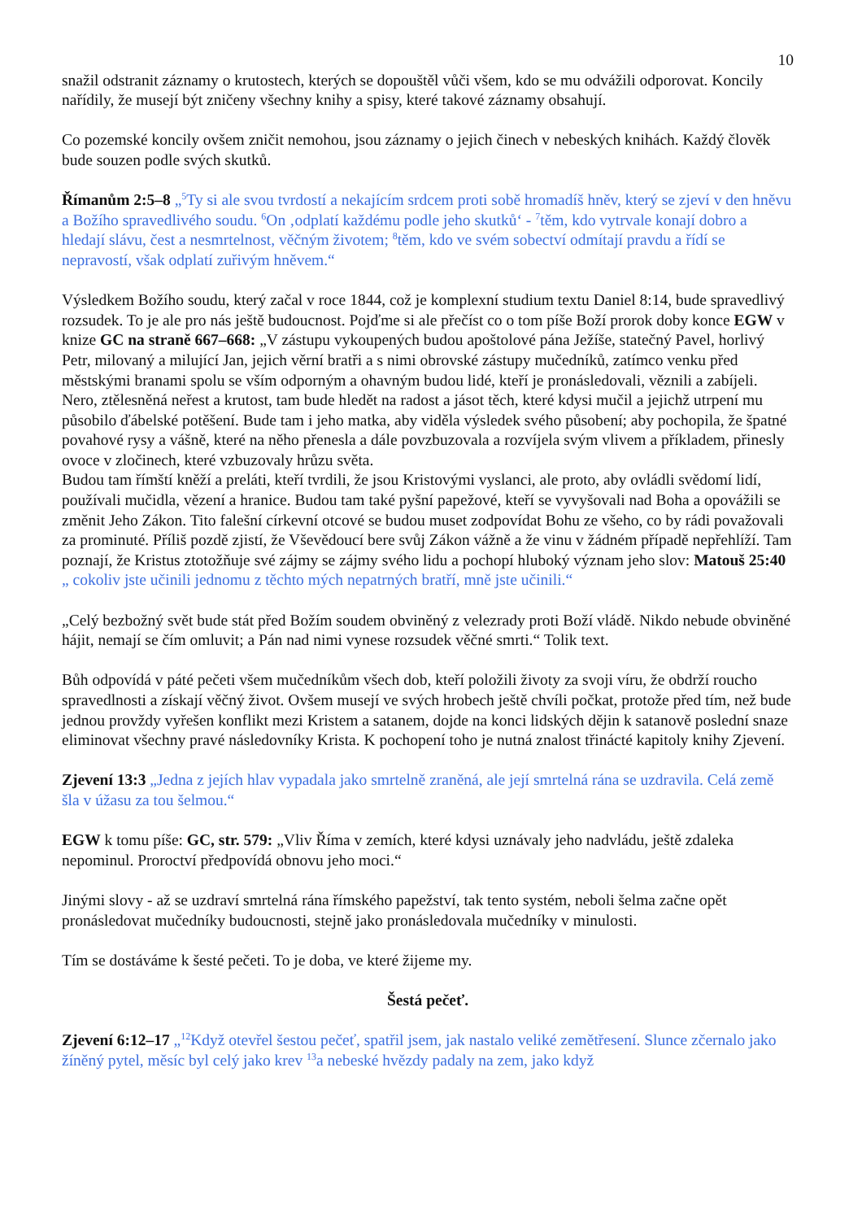10
snažil odstranit záznamy o krutostech, kterých se dopouštěl vůči všem, kdo se mu odvážili odporovat. Koncily nařídily, že musejí být zničeny všechny knihy a spisy, které takové záznamy obsahují.
Co pozemské koncily ovšem zničit nemohou, jsou záznamy o jejich činech v nebeských knihách. Každý člověk bude souzen podle svých skutků.
Římanům 2:5–8 „<sup>5</sup>Ty si ale svou tvrdostí a nekajícím srdcem proti sobě hromadíš hněv, který se zjeví v den hněvu a Božího spravedlivého soudu. <sup>6</sup>On ‚odplatí každému podle jeho skutků‘ - <sup>7</sup>těm, kdo vytrvale konají dobro a hledají slávu, čest a nesmrtelnost, věčným životem; <sup>8</sup>těm, kdo ve svém sobectví odmítají pravdu a řídí se nepravostí, však odplatí zuřivým hněvem.“
Výsledkem Božího soudu, který začal v roce 1844, což je komplexní studium textu Daniel 8:14, bude spravedlivý rozsudek. To je ale pro nás ještě budoucnost. Pojďme si ale přečíst co o tom píše Boží prorok doby konce EGW v knize GC na straně 667–668: „V zástupu vykoupených budou apoštolové pána Ježíše, statečný Pavel, horlivý Petr, milovaný a milující Jan, jejich věrní bratři a s nimi obrovské zástupy mučedníků, zatímco venku před městskými branami spolu se vším odporným a ohavným budou lidé, kteří je pronásledovali, věznili a zabíjeli. Nero, ztělesněná neřest a krutost, tam bude hledět na radost a jásot těch, které kdysi mučil a jejichž utrpení mu působilo ďábelské potěšení. Bude tam i jeho matka, aby viděla výsledek svého působení; aby pochopila, že špatné povahové rysy a vášně, které na něho přenesla a dále povzbuzovala a rozvíjela svým vlivem a příkladem, přinesly ovoce v zločinech, které vzbuzovaly hrůzu světa.
Budou tam římští kněží a preláti, kteří tvrdili, že jsou Kristovými vyslanci, ale proto, aby ovládli svědomí lidí, používali mučidla, vězení a hranice. Budou tam také pyšní papežové, kteří se vyvyšovali nad Boha a opovážili se změnit Jeho Zákon. Tito falešní církevní otcové se budou muset zodpovídat Bohu ze všeho, co by rádi považovali za prominuté. Příliš pozdě zjistí, že Vševědoucí bere svůj Zákon vážně a že vinu v žádném případě nepřehlíží. Tam poznají, že Kristus ztotožňuje své zájmy se zájmy svého lidu a pochopí hluboký význam jeho slov: Matouš 25:40 „ cokoliv jste učinili jednomu z těchto mých nepatrných bratří, mně jste učinili.“
„Celý bezbožný svět bude stát před Božím soudem obviněný z velezrady proti Boží vládě. Nikdo nebude obviněné hájit, nemají se čím omluvit; a Pán nad nimi vynese rozsudek věčné smrti.“ Tolik text.
Bůh odpovídá v páté pečeti všem mučedníkům všech dob, kteří položili životy za svoji víru, že obdrží roucho spravedlnosti a získají věčný život. Ovšem musejí ve svých hrobech ještě chvíli počkat, protože před tím, než bude jednou provždy vyřešen konflikt mezi Kristem a satanem, dojde na konci lidských dějin k satanově poslední snaze eliminovat všechny pravé následovníky Krista. K pochopení toho je nutná znalost třinácté kapitoly knihy Zjevení.
Zjevení 13:3 „Jedna z jejích hlav vypadala jako smrtelně zraněná, ale její smrtelná rána se uzdravila. Celá země šla v úžasu za tou šelmou.“
EGW k tomu píše: GC, str. 579: „Vliv Říma v zemích, které kdysi uznávaly jeho nadvládu, ještě zdaleka nepominul. Proroctví předpovídá obnovu jeho moci.“
Jinými slovy - až se uzdraví smrtelná rána římského papežství, tak tento systém, neboli šelma začne opět pronásledovat mučedníky budoucnosti, stejně jako pronásledovala mučedníky v minulosti.
Tím se dostáváme k šesté pečeti. To je doba, ve které žijeme my.
Šestá pečeť.
Zjevení 6:12–17 „<sup>12</sup>Když otevřel šestou pečeť, spatřil jsem, jak nastalo veliké zemětřesení. Slunce zčernalo jako žíněný pytel, měsíc byl celý jako krev <sup>13</sup>a nebeské hvězdy padaly na zem, jako když